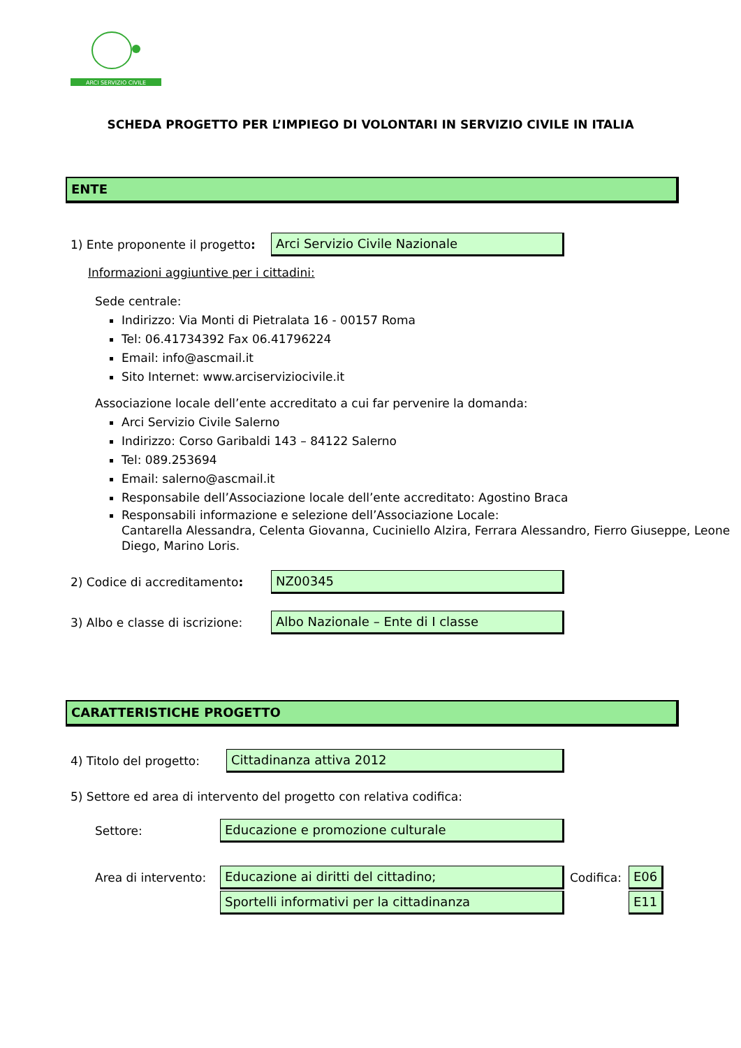ARCI SERVIZIO CIVILE
SCHEDA PROGETTO PER L’IMPIEGO DI VOLONTARI IN SERVIZIO CIVILE IN ITALIA
ENTE
1) Ente proponente il progetto:
Arci Servizio Civile Nazionale
Informazioni aggiuntive per i cittadini:
Sede centrale:
Indirizzo: Via Monti di Pietralata 16 - 00157 Roma
Tel: 06.41734392 Fax 06.41796224
Email: info@ascmail.it
Sito Internet: www.arciserviziocivile.it
Associazione locale dell’ente accreditato a cui far pervenire la domanda:
Arci Servizio Civile Salerno
Indirizzo: Corso Garibaldi 143 – 84122 Salerno
Tel: 089.253694
Email: salerno@ascmail.it
Responsabile dell’Associazione locale dell’ente accreditato: Agostino Braca
Responsabili informazione e selezione dell’Associazione Locale:
Cantarella Alessandra, Celenta Giovanna, Cuciniello Alzira, Ferrara Alessandro, Fierro Giuseppe, Leone Diego, Marino Loris.
2) Codice di accreditamento: NZ00345
3) Albo e classe di iscrizione:
Albo Nazionale – Ente di I classe
CARATTERISTICHE PROGETTO
4) Titolo del progetto: Cittadinanza attiva 2012
5) Settore ed area di intervento del progetto con relativa codifica:
Settore: Educazione e promozione culturale
Area di intervento: Educazione ai diritti del cittadino; Codifica: E06
Sportelli informativi per la cittadinanza E11